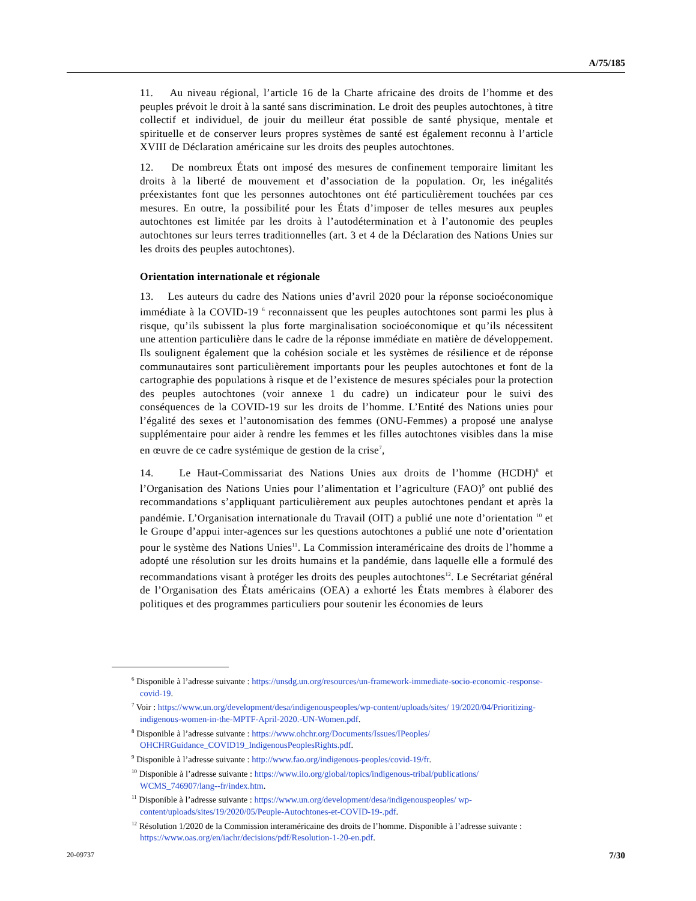A/75/185
11. Au niveau régional, l’article 16 de la Charte africaine des droits de l’homme et des peuples prévoit le droit à la santé sans discrimination. Le droit des peuples autochtones, à titre collectif et individuel, de jouir du meilleur état possible de santé physique, mentale et spirituelle et de conserver leurs propres systèmes de santé est également reconnu à l’article XVIII de Déclaration américaine sur les droits des peuples autochtones.
12. De nombreux États ont imposé des mesures de confinement temporaire limitant les droits à la liberté de mouvement et d’association de la population. Or, les inégalités préexistantes font que les personnes autochtones ont été particulièrement touchées par ces mesures. En outre, la possibilité pour les États d’imposer de telles mesures aux peuples autochtones est limitée par les droits à l’autodétermination et à l’autonomie des peuples autochtones sur leurs terres traditionnelles (art. 3 et 4 de la Déclaration des Nations Unies sur les droits des peuples autochtones).
Orientation internationale et régionale
13. Les auteurs du cadre des Nations unies d’avril 2020 pour la réponse socioéconomique immédiate à la COVID-19 <sup>6</sup> reconnaissent que les peuples autochtones sont parmi les plus à risque, qu’ils subissent la plus forte marginalisation socioéconomique et qu’ils nécessitent une attention particulière dans le cadre de la réponse immédiate en matière de développement. Ils soulignent également que la cohésion sociale et les systèmes de résilience et de réponse communautaires sont particulièrement importants pour les peuples autochtones et font de la cartographie des populations à risque et de l’existence de mesures spéciales pour la protection des peuples autochtones (voir annexe 1 du cadre) un indicateur pour le suivi des conséquences de la COVID-19 sur les droits de l’homme. L’Entité des Nations unies pour l’égalité des sexes et l’autonomisation des femmes (ONU-Femmes) a proposé une analyse supplémentaire pour aider à rendre les femmes et les filles autochtones visibles dans la mise en œuvre de ce cadre systémique de gestion de la crise<sup>7</sup>,
14. Le Haut-Commissariat des Nations Unies aux droits de l’homme (HCDH)<sup>8</sup> et l’Organisation des Nations Unies pour l’alimentation et l’agriculture (FAO)<sup>9</sup> ont publié des recommandations s’appliquant particulièrement aux peuples autochtones pendant et après la pandémie. L’Organisation internationale du Travail (OIT) a publié une note d’orientation <sup>10</sup> et le Groupe d’appui inter-agences sur les questions autochtones a publié une note d’orientation pour le système des Nations Unies<sup>11</sup>. La Commission interaméricaine des droits de l’homme a adopté une résolution sur les droits humains et la pandémie, dans laquelle elle a formulé des recommandations visant à protéger les droits des peuples autochtones<sup>12</sup>. Le Secrétariat général de l’Organisation des États américains (OEA) a exhorté les États membres à élaborer des politiques et des programmes particuliers pour soutenir les économies de leurs
<sup>6</sup> Disponible à l’adresse suivante : https://unsdg.un.org/resources/un-framework-immediate-socio-economic-response-covid-19.
<sup>7</sup> Voir : https://www.un.org/development/desa/indigenouspeoples/wp-content/uploads/sites/ 19/2020/04/Prioritizing-indigenous-women-in-the-MPTF-April-2020.-UN-Women.pdf.
<sup>8</sup> Disponible à l’adresse suivante : https://www.ohchr.org/Documents/Issues/IPeoples/ OHCHRGuidance_COVID19_IndigenousPeoplesRights.pdf.
<sup>9</sup> Disponible à l’adresse suivante : http://www.fao.org/indigenous-peoples/covid-19/fr.
<sup>10</sup> Disponible à l’adresse suivante : https://www.ilo.org/global/topics/indigenous-tribal/publications/ WCMS_746907/lang--fr/index.htm.
<sup>11</sup> Disponible à l’adresse suivante : https://www.un.org/development/desa/indigenouspeoples/ wp-content/uploads/sites/19/2020/05/Peuple-Autochtones-et-COVID-19-.pdf.
<sup>12</sup> Résolution 1/2020 de la Commission interaméricaine des droits de l’homme. Disponible à l’adresse suivante : https://www.oas.org/en/iachr/decisions/pdf/Resolution-1-20-en.pdf.
20-09737 7/30